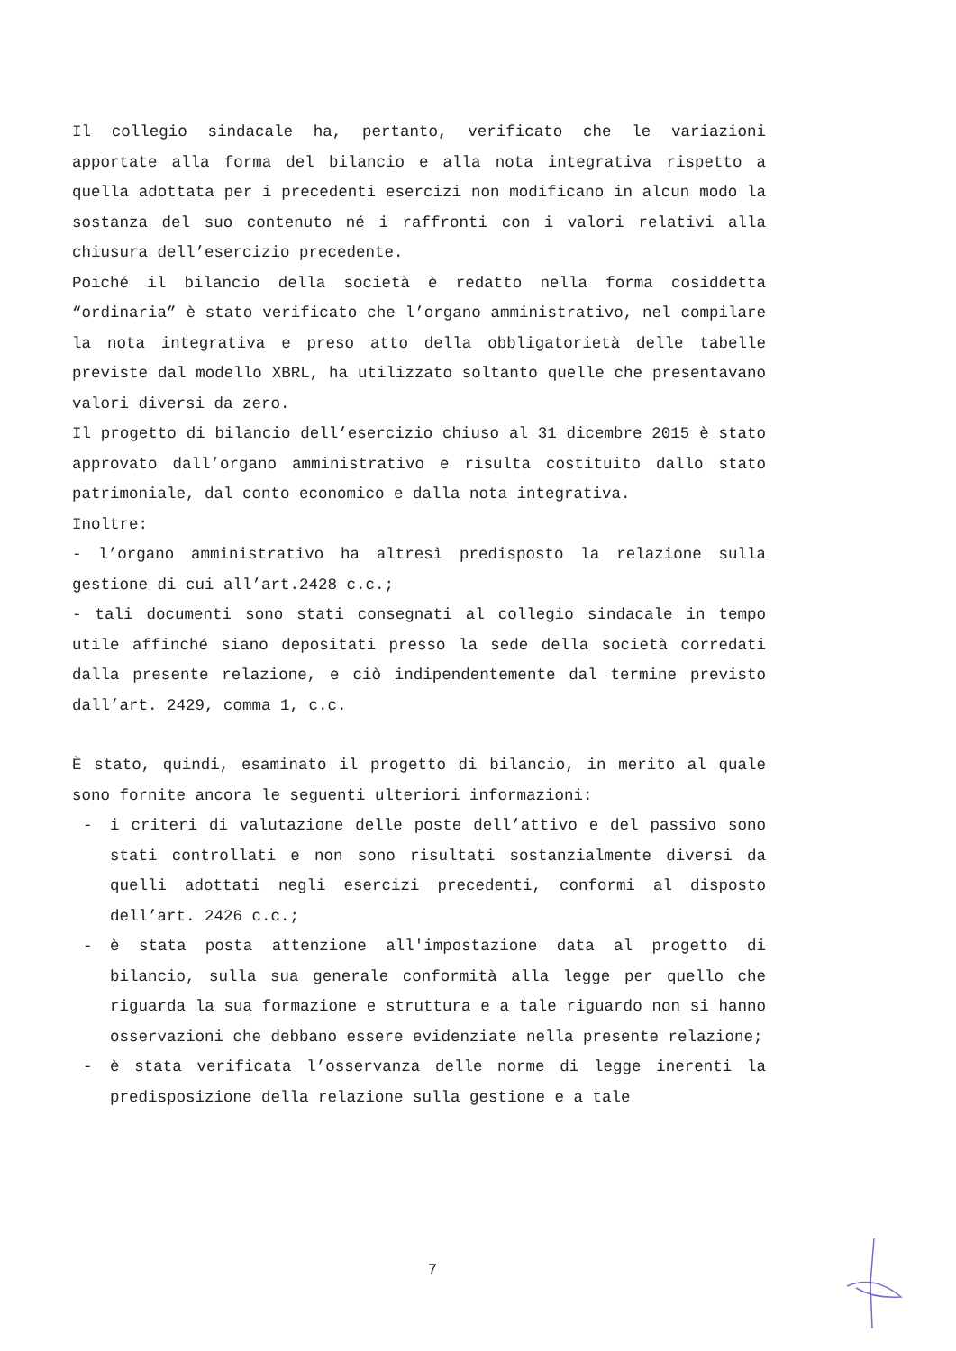Il collegio sindacale ha, pertanto, verificato che le variazioni apportate alla forma del bilancio e alla nota integrativa rispetto a quella adottata per i precedenti esercizi non modificano in alcun modo la sostanza del suo contenuto né i raffronti con i valori relativi alla chiusura dell’esercizio precedente.
Poiché il bilancio della società è redatto nella forma cosiddetta “ordinaria” è stato verificato che l’organo amministrativo, nel compilare la nota integrativa e preso atto della obbligatorietà delle tabelle previste dal modello XBRL, ha utilizzato soltanto quelle che presentavano valori diversi da zero.
Il progetto di bilancio dell’esercizio chiuso al 31 dicembre 2015 è stato approvato dall’organo amministrativo e risulta costituito dallo stato patrimoniale, dal conto economico e dalla nota integrativa.
Inoltre:
- l’organo amministrativo ha altresì predisposto la relazione sulla gestione di cui all’art.2428 c.c.;
- tali documenti sono stati consegnati al collegio sindacale in tempo utile affinché siano depositati presso la sede della società corredati dalla presente relazione, e ciò indipendentemente dal termine previsto dall’art. 2429, comma 1, c.c.
È stato, quindi, esaminato il progetto di bilancio, in merito al quale sono fornite ancora le seguenti ulteriori informazioni:
- i criteri di valutazione delle poste dell’attivo e del passivo sono stati controllati e non sono risultati sostanzialmente diversi da quelli adottati negli esercizi precedenti, conformi al disposto dell’art. 2426 c.c.;
- è stata posta attenzione all'impostazione data al progetto di bilancio, sulla sua generale conformità alla legge per quello che riguarda la sua formazione e struttura e a tale riguardo non si hanno osservazioni che debbano essere evidenziate nella presente relazione;
- è stata verificata l’osservanza delle norme di legge inerenti la predisposizione della relazione sulla gestione e a tale
7